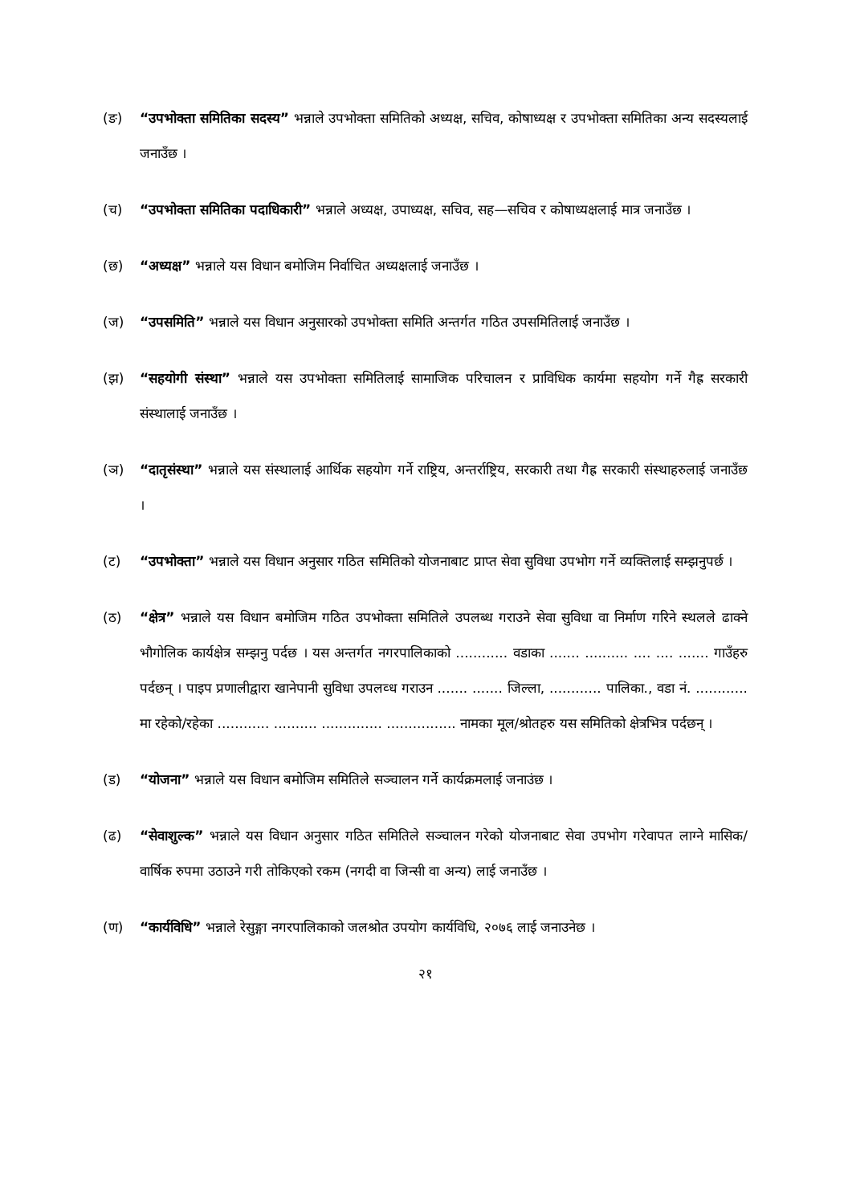(ङ) “उपभोक्ता समितिका सदस्य” भन्नाले उपभोक्ता समितिको अध्यक्ष, सचिव, कोषाध्यक्ष र उपभोक्ता समितिका अन्य सदस्यलाई जनाउँछ ।
(च) “उपभोक्ता समितिका पदाधिकारी” भन्नाले अध्यक्ष, उपाध्यक्ष, सचिव, सह—सचिव र कोषाध्यक्षलाई मात्र जनाउँछ ।
(छ) “अध्यक्ष” भन्नाले यस विधान बमोजिम निर्वाचित अध्यक्षलाई जनाउँछ ।
(ज) “उपसमिति” भन्नाले यस विधान अनुसारको उपभोक्ता समिति अन्तर्गत गठित उपसमितिलाई जनाउँछ ।
(झ) “सहयोगी संस्था” भन्नाले यस उपभोक्ता समितिलाई सामाजिक परिचालन र प्राविधिक कार्यमा सहयोग गर्ने गैह्र सरकारी संस्थालाई जनाउँछ ।
(ञ) “दातृसंस्था” भन्नाले यस संस्थालाई आर्थिक सहयोग गर्ने राष्ट्रिय, अन्तर्राष्ट्रिय, सरकारी तथा गैह्र सरकारी संस्थाहरुलाई जनाउँछ ।
(ट) “उपभोक्ता” भन्नाले यस विधान अनुसार गठित समितिको योजनाबाट प्राप्त सेवा सुविधा उपभोग गर्ने व्यक्तिलाई सम्झनुपर्छ ।
(ठ) “क्षेत्र” भन्नाले यस विधान बमोजिम गठित उपभोक्ता समितिले उपलब्ध गराउने सेवा सुविधा वा निर्माण गरिने स्थलले ढाक्ने भौगोलिक कार्यक्षेत्र सम्झनु पर्दछ । यस अन्तर्गत नगरपालिकाको ............ वडाका ....... .......... .... .... ....... गाउँहरु पर्दछन् । पाइप प्रणालीद्वारा खानेपानी सुविधा उपलव्ध गराउन ....... ....... जिल्ला, ............ पालिका., वडा नं. ............ मा रहेको/रहेका ............ .......... .............. ................ नामका मूल/श्रोतहरु यस समितिको क्षेत्रभित्र पर्दछन् ।
(ड) “योजना” भन्नाले यस विधान बमोजिम समितिले सञ्चालन गर्ने कार्यक्रमलाई जनाउंछ ।
(ढ) “सेवाशुल्क” भन्नाले यस विधान अनुसार गठित समितिले सञ्चालन गरेको योजनाबाट सेवा उपभोग गरेवापत लाग्ने मासिक/वार्षिक रुपमा उठाउने गरी तोकिएको रकम (नगदी वा जिन्सी वा अन्य) लाई जनाउँछ ।
(ण) “कार्यविधि” भन्नाले रेसुङ्गा नगरपालिकाको जलश्रोत उपयोग कार्यविधि, २०७६ लाई जनाउनेछ ।
२१